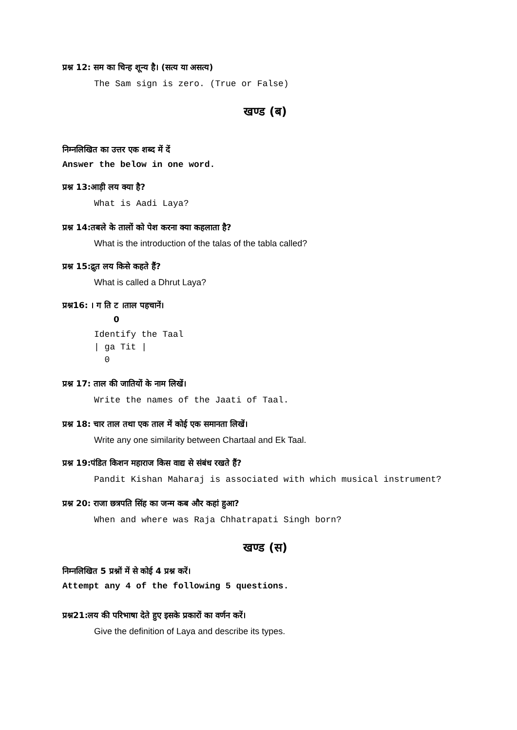प्रश्न 12: सम का चिन्ह शून्य है। (सत्य या असत्य)
The Sam sign is zero. (True or False)
खण्ड (ब)
निम्नलिखित का उत्तर एक शब्द में दें
Answer the below in one word.
प्रश्न 13:आड़ी लय क्या है?
What is Aadi Laya?
प्रश्न 14:तबले के तालों को पेश करना क्या कहलाता है?
What is the introduction of the talas of the tabla called?
प्रश्न 15:द्रुत लय किसे कहते हैं?
What is called a Dhrut Laya?
प्रश्न16: । ग ति ट ।ताल पहचानें।
0
Identify the Taal
| ga Tit |
0
प्रश्न 17: ताल की जातियों के नाम लिखें।
Write the names of the Jaati of Taal.
प्रश्न 18: चार ताल तथा एक ताल में कोई एक समानता लिखें।
Write any one similarity between Chartaal and Ek Taal.
प्रश्न 19:पंडित किशन महाराज किस वाद्य से संबंध रखते हैं?
Pandit Kishan Maharaj is associated with which musical instrument?
प्रश्न 20: राजा छत्रपति सिंह का जन्म कब और कहां हुआ?
When and where was Raja Chhatrapati Singh born?
खण्ड (स)
निम्नलिखित 5 प्रश्नों में से कोई 4 प्रश्न करें।
Attempt any 4 of the following 5 questions.
प्रश्न21:लय की परिभाषा देते हुए इसके प्रकारों का वर्णन करें।
Give the definition of Laya and describe its types.